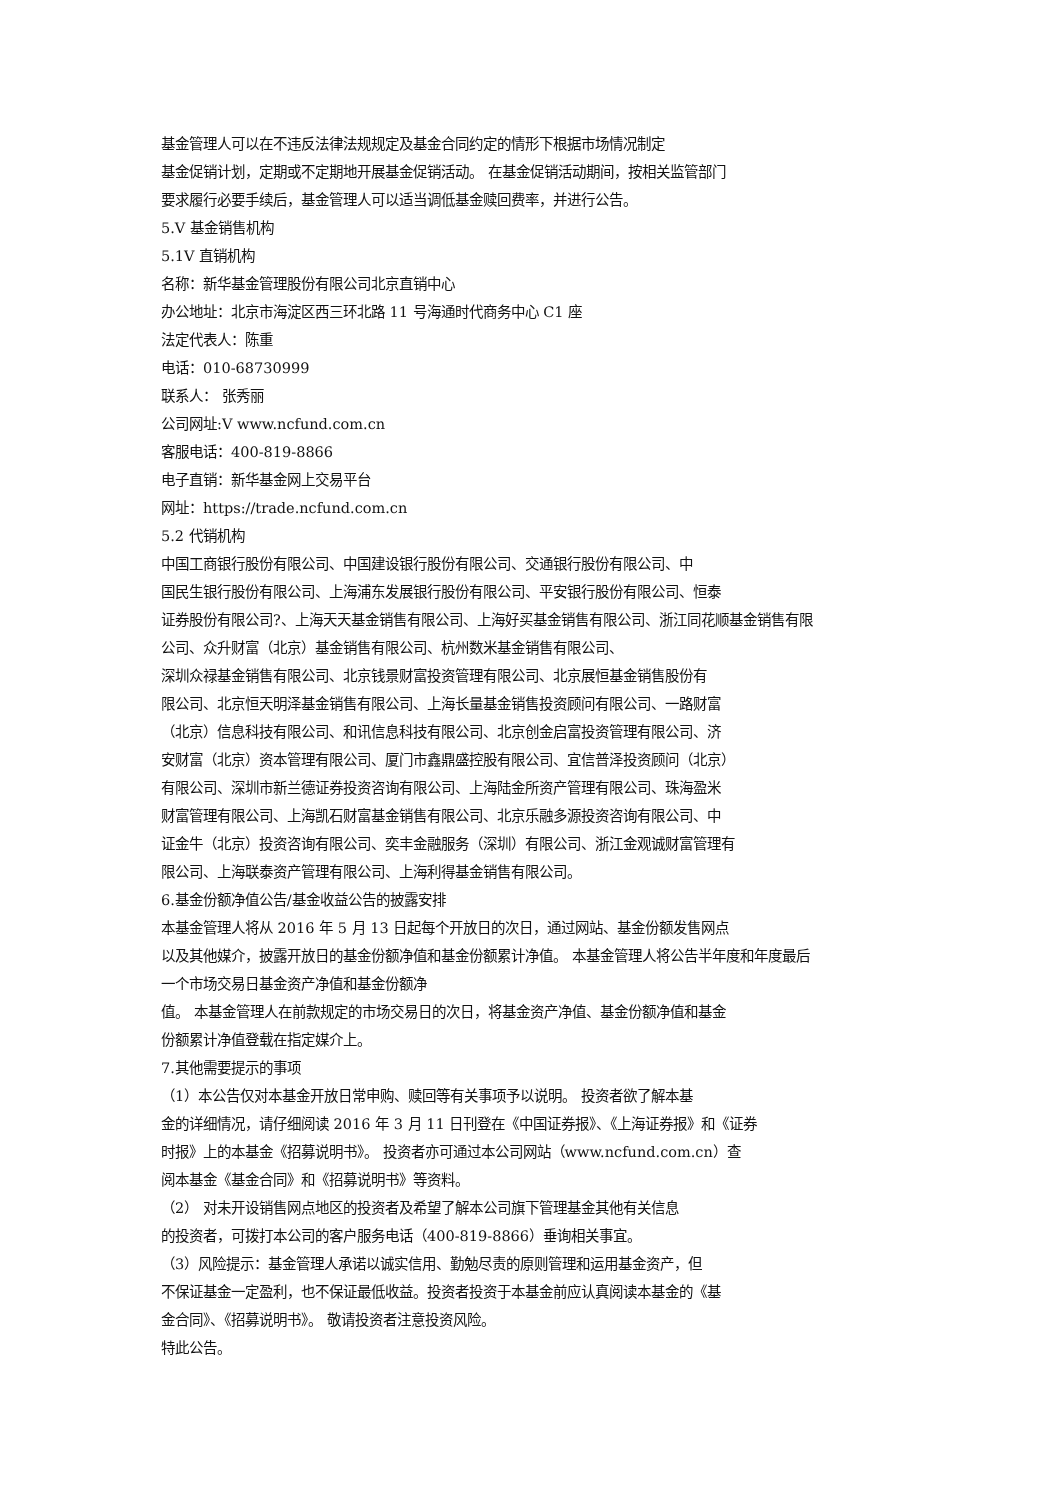基金管理人可以在不违反法律法规规定及基金合同约定的情形下根据市场情况制定
基金促销计划，定期或不定期地开展基金促销活动。 在基金促销活动期间，按相关监管部门
要求履行必要手续后，基金管理人可以适当调低基金赎回费率，并进行公告。
5.V 基金销售机构
5.1V 直销机构
名称：新华基金管理股份有限公司北京直销中心
办公地址：北京市海淀区西三环北路 11 号海通时代商务中心 C1 座
法定代表人：陈重
电话：010-68730999
联系人： 张秀丽
公司网址:V www.ncfund.com.cn
客服电话：400-819-8866
电子直销：新华基金网上交易平台
网址：https://trade.ncfund.com.cn
5.2 代销机构
中国工商银行股份有限公司、中国建设银行股份有限公司、交通银行股份有限公司、中
国民生银行股份有限公司、上海浦东发展银行股份有限公司、平安银行股份有限公司、恒泰
证券股份有限公司?、上海天天基金销售有限公司、上海好买基金销售有限公司、浙江同花顺基金销售有限
公司、众升财富（北京）基金销售有限公司、杭州数米基金销售有限公司、
深圳众禄基金销售有限公司、北京钱景财富投资管理有限公司、北京展恒基金销售股份有
限公司、北京恒天明泽基金销售有限公司、上海长量基金销售投资顾问有限公司、一路财富
（北京）信息科技有限公司、和讯信息科技有限公司、北京创金启富投资管理有限公司、济
安财富（北京）资本管理有限公司、厦门市鑫鼎盛控股有限公司、宜信普泽投资顾问（北京）
有限公司、深圳市新兰德证券投资咨询有限公司、上海陆金所资产管理有限公司、珠海盈米
财富管理有限公司、上海凯石财富基金销售有限公司、北京乐融多源投资咨询有限公司、中
证金牛（北京）投资咨询有限公司、奕丰金融服务（深圳）有限公司、浙江金观诚财富管理有
限公司、上海联泰资产管理有限公司、上海利得基金销售有限公司。
6.基金份额净值公告/基金收益公告的披露安排
本基金管理人将从 2016 年 5 月 13 日起每个开放日的次日，通过网站、基金份额发售网点
以及其他媒介，披露开放日的基金份额净值和基金份额累计净值。 本基金管理人将公告半年度和年度最后
一个市场交易日基金资产净值和基金份额净
值。 本基金管理人在前款规定的市场交易日的次日，将基金资产净值、基金份额净值和基金
份额累计净值登载在指定媒介上。
7.其他需要提示的事项
（1）本公告仅对本基金开放日常申购、赎回等有关事项予以说明。 投资者欲了解本基
金的详细情况，请仔细阅读 2016 年 3 月 11 日刊登在《中国证券报》、《上海证券报》和《证券
时报》上的本基金《招募说明书》。 投资者亦可通过本公司网站（www.ncfund.com.cn）查
阅本基金《基金合同》和《招募说明书》等资料。
（2） 对未开设销售网点地区的投资者及希望了解本公司旗下管理基金其他有关信息
的投资者，可拨打本公司的客户服务电话（400-819-8866）垂询相关事宜。
（3）风险提示：基金管理人承诺以诚实信用、勤勉尽责的原则管理和运用基金资产，但
不保证基金一定盈利，也不保证最低收益。投资者投资于本基金前应认真阅读本基金的《基
金合同》、《招募说明书》。 敬请投资者注意投资风险。
特此公告。